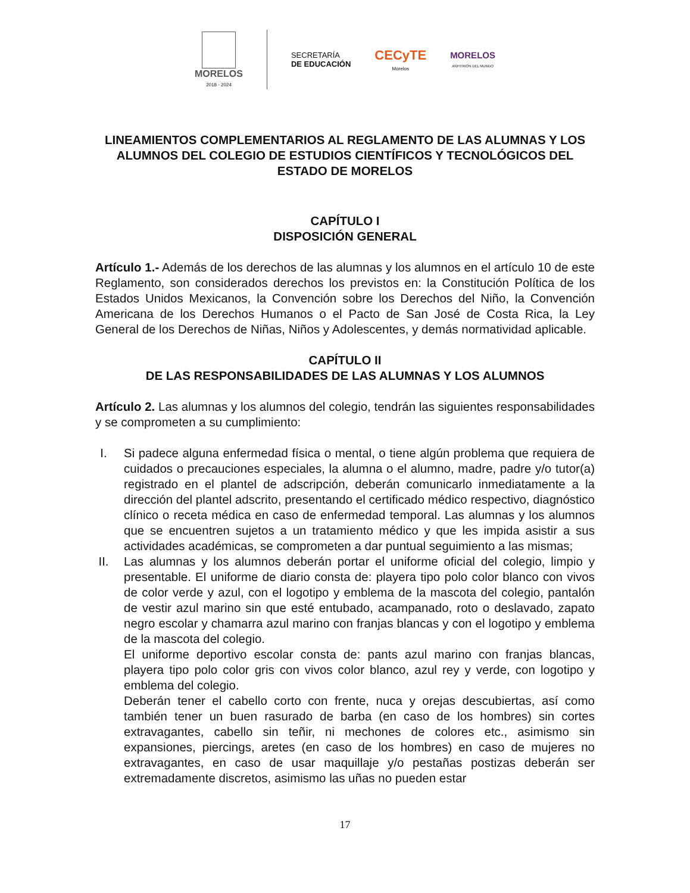MORELOS
2018 - 2024
SECRETARÍA
DE EDUCACIÓN
CECyTE
Morelos
MORELOS
ANFITRIÓN DEL MUNDO
LINEAMIENTOS COMPLEMENTARIOS AL REGLAMENTO DE LAS ALUMNAS Y LOS ALUMNOS DEL COLEGIO DE ESTUDIOS CIENTÍFICOS Y TECNOLÓGICOS DEL ESTADO DE MORELOS
CAPÍTULO I
DISPOSICIÓN GENERAL
Artículo 1.- Además de los derechos de las alumnas y los alumnos en el artículo 10 de este Reglamento, son considerados derechos los previstos en: la Constitución Política de los Estados Unidos Mexicanos, la Convención sobre los Derechos del Niño, la Convención Americana de los Derechos Humanos o el Pacto de San José de Costa Rica, la Ley General de los Derechos de Niñas, Niños y Adolescentes, y demás normatividad aplicable.
CAPÍTULO II
DE LAS RESPONSABILIDADES DE LAS ALUMNAS Y LOS ALUMNOS
Artículo 2. Las alumnas y los alumnos del colegio, tendrán las siguientes responsabilidades y se comprometen a su cumplimiento:
I. Si padece alguna enfermedad física o mental, o tiene algún problema que requiera de cuidados o precauciones especiales, la alumna o el alumno, madre, padre y/o tutor(a) registrado en el plantel de adscripción, deberán comunicarlo inmediatamente a la dirección del plantel adscrito, presentando el certificado médico respectivo, diagnóstico clínico o receta médica en caso de enfermedad temporal. Las alumnas y los alumnos que se encuentren sujetos a un tratamiento médico y que les impida asistir a sus actividades académicas, se comprometen a dar puntual seguimiento a las mismas;
II. Las alumnas y los alumnos deberán portar el uniforme oficial del colegio, limpio y presentable. El uniforme de diario consta de: playera tipo polo color blanco con vivos de color verde y azul, con el logotipo y emblema de la mascota del colegio, pantalón de vestir azul marino sin que esté entubado, acampanado, roto o deslavado, zapato negro escolar y chamarra azul marino con franjas blancas y con el logotipo y emblema de la mascota del colegio.
El uniforme deportivo escolar consta de: pants azul marino con franjas blancas, playera tipo polo color gris con vivos color blanco, azul rey y verde, con logotipo y emblema del colegio.
Deberán tener el cabello corto con frente, nuca y orejas descubiertas, así como también tener un buen rasurado de barba (en caso de los hombres) sin cortes extravagantes, cabello sin teñir, ni mechones de colores etc., asimismo sin expansiones, piercings, aretes (en caso de los hombres) en caso de mujeres no extravagantes, en caso de usar maquillaje y/o pestañas postizas deberán ser extremadamente discretos, asimismo las uñas no pueden estar
17